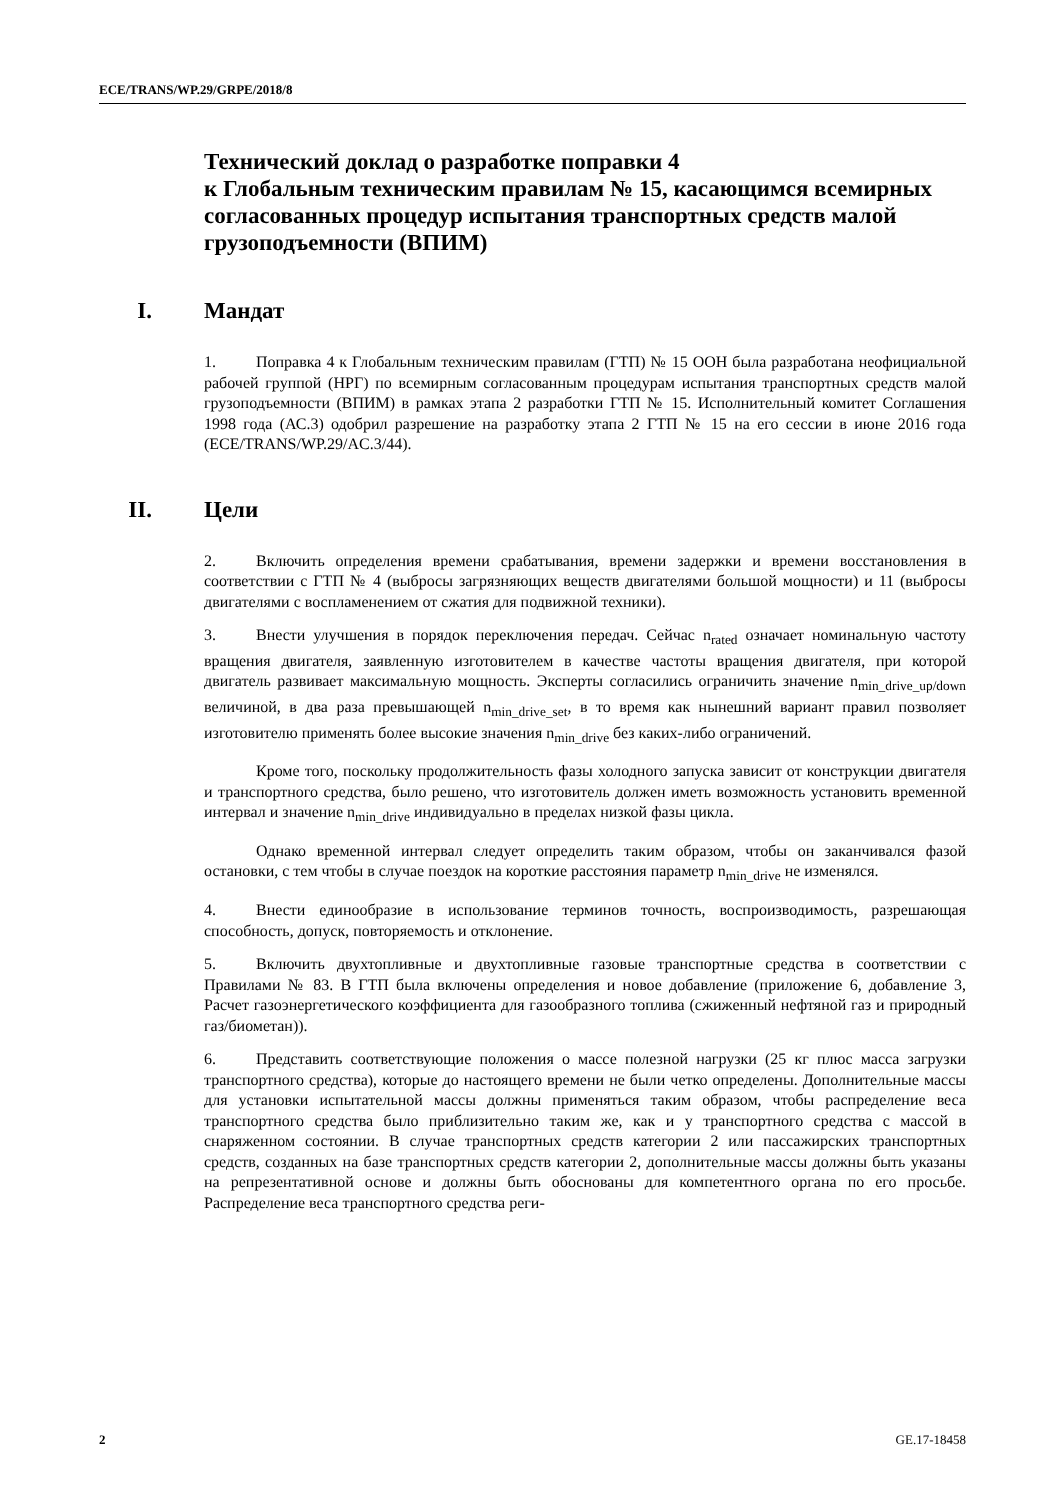ECE/TRANS/WP.29/GRPE/2018/8
Технический доклад о разработке поправки 4
к Глобальным техническим правилам № 15, касающимся всемирных согласованных процедур испытания транспортных средств малой грузоподъемности (ВПИМ)
I. Мандат
1. Поправка 4 к Глобальным техническим правилам (ГТП) № 15 ООН была разработана неофициальной рабочей группой (НРГ) по всемирным согласованным процедурам испытания транспортных средств малой грузоподъемности (ВПИМ) в рамках этапа 2 разработки ГТП № 15. Исполнительный комитет Соглашения 1998 года (АС.3) одобрил разрешение на разработку этапа 2 ГТП № 15 на его сессии в июне 2016 года (ECE/TRANS/WP.29/AC.3/44).
II. Цели
2. Включить определения времени срабатывания, времени задержки и времени восстановления в соответствии с ГТП № 4 (выбросы загрязняющих веществ двигателями большой мощности) и 11 (выбросы двигателями с воспламенением от сжатия для подвижной техники).
3. Внести улучшения в порядок переключения передач. Сейчас n<sub>rated</sub> означает номинальную частоту вращения двигателя, заявленную изготовителем в качестве частоты вращения двигателя, при которой двигатель развивает максимальную мощность. Эксперты согласились ограничить значение n<sub>min_drive_up/down</sub> величиной, в два раза превышающей n<sub>min_drive_set</sub>, в то время как нынешний вариант правил позволяет изготовителю применять более высокие значения n<sub>min_drive</sub> без каких-либо ограничений.
Кроме того, поскольку продолжительность фазы холодного запуска зависит от конструкции двигателя и транспортного средства, было решено, что изготовитель должен иметь возможность установить временной интервал и значение n<sub>min_drive</sub> индивидуально в пределах низкой фазы цикла.
Однако временной интервал следует определить таким образом, чтобы он заканчивался фазой остановки, с тем чтобы в случае поездок на короткие расстояния параметр n<sub>min_drive</sub> не изменялся.
4. Внести единообразие в использование терминов точность, воспроизводимость, разрешающая способность, допуск, повторяемость и отклонение.
5. Включить двухтопливные и двухтопливные газовые транспортные средства в соответствии с Правилами № 83. В ГТП была включены определения и новое добавление (приложение 6, добавление 3, Расчет газоэнергетического коэффициента для газообразного топлива (сжиженный нефтяной газ и природный газ/биометан)).
6. Представить соответствующие положения о массе полезной нагрузки (25 кг плюс масса загрузки транспортного средства), которые до настоящего времени не были четко определены. Дополнительные массы для установки испытательной массы должны применяться таким образом, чтобы распределение веса транспортного средства было приблизительно таким же, как и у транспортного средства с массой в снаряженном состоянии. В случае транспортных средств категории 2 или пассажирских транспортных средств, созданных на базе транспортных средств категории 2, дополнительные массы должны быть указаны на репрезентативной основе и должны быть обоснованы для компетентного органа по его просьбе. Распределение веса транспортного средства реги-
2 GE.17-18458